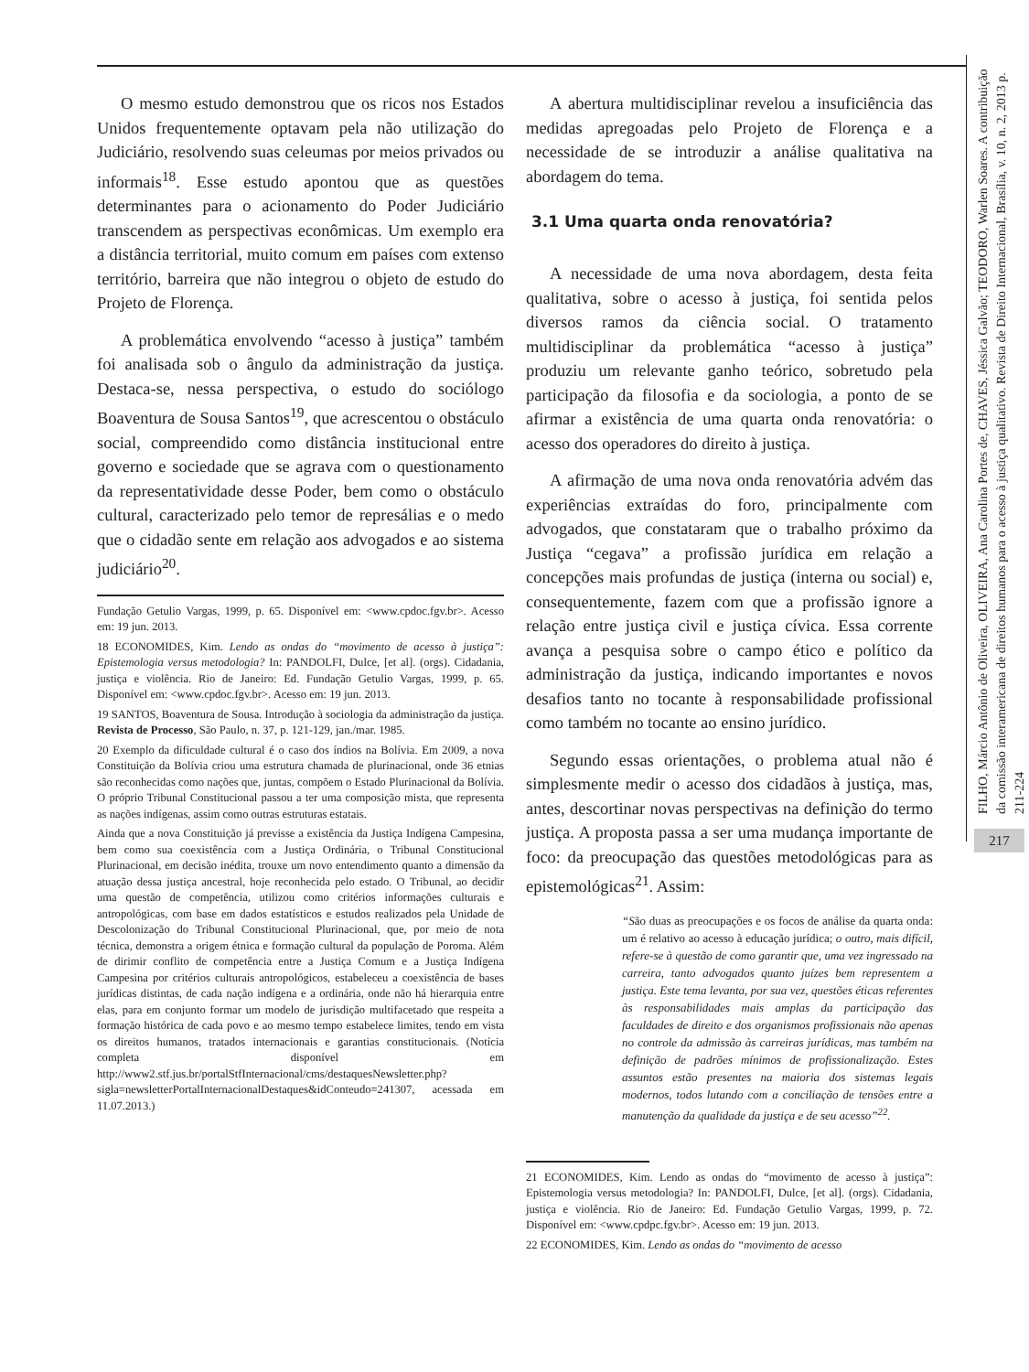O mesmo estudo demonstrou que os ricos nos Estados Unidos frequentemente optavam pela não utilização do Judiciário, resolvendo suas celeumas por meios privados ou informais<sup>18</sup>. Esse estudo apontou que as questões determinantes para o acionamento do Poder Judiciário transcendem as perspectivas econômicas. Um exemplo era a distância territorial, muito comum em países com extenso território, barreira que não integrou o objeto de estudo do Projeto de Florença.
A problemática envolvendo “acesso à justiça” também foi analisada sob o ângulo da administração da justiça. Destaca-se, nessa perspectiva, o estudo do sociólogo Boaventura de Sousa Santos<sup>19</sup>, que acrescentou o obstáculo social, compreendido como distância institucional entre governo e sociedade que se agrava com o questionamento da representatividade desse Poder, bem como o obstáculo cultural, caracterizado pelo temor de represálias e o medo que o cidadão sente em relação aos advogados e ao sistema judiciário<sup>20</sup>.
Fundação Getulio Vargas, 1999, p. 65. Disponível em: <www.cpdoc.fgv.br>. Acesso em: 19 jun. 2013.
18 ECONOMIDES, Kim. Lendo as ondas do “movimento de acesso à justiça”: Epistemologia versus metodologia? In: PANDOLFI, Dulce, [et al]. (orgs). Cidadania, justiça e violência. Rio de Janeiro: Ed. Fundação Getulio Vargas, 1999, p. 65. Disponível em: <www.cpdoc.fgv.br>. Acesso em: 19 jun. 2013.
19 SANTOS, Boaventura de Sousa. Introdução à sociologia da administração da justiça. Revista de Processo, São Paulo, n. 37, p. 121-129, jan./mar. 1985.
20 Exemplo da dificuldade cultural é o caso dos índios na Bolívia. Em 2009, a nova Constituição da Bolívia criou uma estrutura chamada de plurinacional, onde 36 etnias são reconhecidas como nações que, juntas, compõem o Estado Plurinacional da Bolívia. O próprio Tribunal Constitucional passou a ter uma composição mista, que representa as nações indígenas, assim como outras estruturas estatais.
Ainda que a nova Constituição já previsse a existência da Justiça Indígena Campesina, bem como sua coexistência com a Justiça Ordinária, o Tribunal Constitucional Plurinacional, em decisão inédita, trouxe um novo entendimento quanto a dimensão da atuação dessa justiça ancestral, hoje reconhecida pelo estado. O Tribunal, ao decidir uma questão de competência, utilizou como critérios informações culturais e antropológicas, com base em dados estatísticos e estudos realizados pela Unidade de Descolonização do Tribunal Constitucional Plurinacional, que, por meio de nota técnica, demonstra a origem étnica e formação cultural da população de Poroma. Além de dirimir conflito de competência entre a Justiça Comum e a Justiça Indígena Campesina por critérios culturais antropológicos, estabeleceu a coexistência de bases jurídicas distintas, de cada nação indígena e a ordinária, onde não há hierarquia entre elas, para em conjunto formar um modelo de jurisdição multifacetado que respeita a formação histórica de cada povo e ao mesmo tempo estabelece limites, tendo em vista os direitos humanos, tratados internacionais e garantias constitucionais. (Notícia completa disponível em http://www2.stf.jus.br/portalStfInternacional/cms/destaquesNewsletter.php?sigla=newsletterPortalInternacionalDestaques&idConteudo=241307, acessada em 11.07.2013.)
A abertura multidisciplinar revelou a insuficiência das medidas apregoadas pelo Projeto de Florença e a necessidade de se introduzir a análise qualitativa na abordagem do tema.
3.1 Uma quarta onda renovatória?
A necessidade de uma nova abordagem, desta feita qualitativa, sobre o acesso à justiça, foi sentida pelos diversos ramos da ciência social. O tratamento multidisciplinar da problemática “acesso à justiça” produziu um relevante ganho teórico, sobretudo pela participação da filosofia e da sociologia, a ponto de se afirmar a existência de uma quarta onda renovatória: o acesso dos operadores do direito à justiça.
A afirmação de uma nova onda renovatória advém das experiências extraídas do foro, principalmente com advogados, que constataram que o trabalho próximo da Justiça “cegava” a profissão jurídica em relação a concepções mais profundas de justiça (interna ou social) e, consequentemente, fazem com que a profissão ignore a relação entre justiça civil e justiça cívica. Essa corrente avança a pesquisa sobre o campo ético e político da administração da justiça, indicando importantes e novos desafios tanto no tocante à responsabilidade profissional como também no tocante ao ensino jurídico.
Segundo essas orientações, o problema atual não é simplesmente medir o acesso dos cidadãos à justiça, mas, antes, descortinar novas perspectivas na definição do termo justiça. A proposta passa a ser uma mudança importante de foco: da preocupação das questões metodológicas para as epistemológicas<sup>21</sup>. Assim:
“São duas as preocupações e os focos de análise da quarta onda: um é relativo ao acesso à educação jurídica; o outro, mais difícil, refere-se à questão de como garantir que, uma vez ingressado na carreira, tanto advogados quanto juízes bem representem a justiça. Este tema levanta, por sua vez, questões éticas referentes às responsabilidades mais amplas da participação das faculdades de direito e dos organismos profissionais não apenas no controle da admissão às carreiras jurídicas, mas também na definição de padrões mínimos de profissionalização. Estes assuntos estão presentes na maioria dos sistemas legais modernos, todos lutando com a conciliação de tensões entre a manutenção da qualidade da justiça e de seu acesso”<sup>22</sup>.
21 ECONOMIDES, Kim. Lendo as ondas do “movimento de acesso à justiça”: Epistemologia versus metodologia? In: PANDOLFI, Dulce, [et al]. (orgs). Cidadania, justiça e violência. Rio de Janeiro: Ed. Fundação Getulio Vargas, 1999, p. 72. Disponível em: <www.cpdpc.fgv.br>. Acesso em: 19 jun. 2013.
22 ECONOMIDES, Kim. Lendo as ondas do “movimento de acesso
FILHO, Márcio Antônio de Oliveira, OLIVEIRA, Ana Carolina Portes de, CHAVES, Jéssica Galvão; TEODORO, Warlen Soares. A contribuição da comissão interamericana de direitos humanos para o acesso à justiça qualitativo. Revista de Direito Internacional, Brasília, v. 10, n. 2, 2013 p. 211-224
217